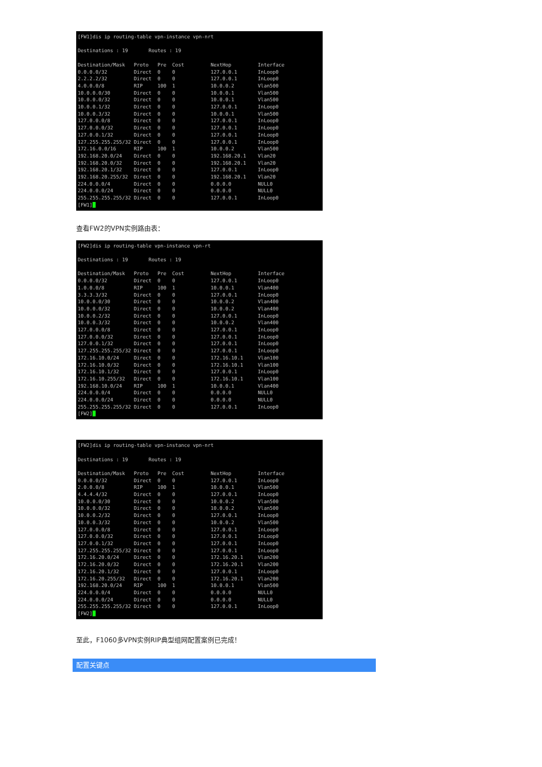[FW1]dis ip routing-table vpn-instance vpn-nrt

Destinations : 19       Routes : 19

Destination/Mask   Proto   Pre  Cost         NextHop         Interface
0.0.0.0/32         Direct  0    0            127.0.0.1       InLoop0
2.2.2.2/32         Direct  0    0            127.0.0.1       InLoop0
4.0.0.0/8          RIP     100  1            10.0.0.2        Vlan500
10.0.0.0/30        Direct  0    0            10.0.0.1        Vlan500
10.0.0.0/32        Direct  0    0            10.0.0.1        Vlan500
10.0.0.1/32        Direct  0    0            127.0.0.1       InLoop0
10.0.0.3/32        Direct  0    0            10.0.0.1        Vlan500
127.0.0.0/8        Direct  0    0            127.0.0.1       InLoop0
127.0.0.0/32       Direct  0    0            127.0.0.1       InLoop0
127.0.0.1/32       Direct  0    0            127.0.0.1       InLoop0
127.255.255.255/32 Direct  0    0            127.0.0.1       InLoop0
172.16.0.0/16      RIP     100  1            10.0.0.2        Vlan500
192.168.20.0/24    Direct  0    0            192.168.20.1    Vlan20
192.168.20.0/32    Direct  0    0            192.168.20.1    Vlan20
192.168.20.1/32    Direct  0    0            127.0.0.1       InLoop0
192.168.20.255/32  Direct  0    0            192.168.20.1    Vlan20
224.0.0.0/4        Direct  0    0            0.0.0.0         NULL0
224.0.0.0/24       Direct  0    0            0.0.0.0         NULL0
255.255.255.255/32 Direct  0    0            127.0.0.1       InLoop0
[FW1]_
查看FW2的VPN实例路由表：
[FW2]dis ip routing-table vpn-instance vpn-rt

Destinations : 19       Routes : 19

Destination/Mask   Proto   Pre  Cost         NextHop         Interface
0.0.0.0/32         Direct  0    0            127.0.0.1       InLoop0
1.0.0.0/8          RIP     100  1            10.0.0.1        Vlan400
3.3.3.3/32         Direct  0    0            127.0.0.1       InLoop0
10.0.0.0/30        Direct  0    0            10.0.0.2        Vlan400
10.0.0.0/32        Direct  0    0            10.0.0.2        Vlan400
10.0.0.2/32        Direct  0    0            127.0.0.1       InLoop0
10.0.0.3/32        Direct  0    0            10.0.0.2        Vlan400
127.0.0.0/8        Direct  0    0            127.0.0.1       InLoop0
127.0.0.0/32       Direct  0    0            127.0.0.1       InLoop0
127.0.0.1/32       Direct  0    0            127.0.0.1       InLoop0
127.255.255.255/32 Direct  0    0            127.0.0.1       InLoop0
172.16.10.0/24     Direct  0    0            172.16.10.1     Vlan100
172.16.10.0/32     Direct  0    0            172.16.10.1     Vlan100
172.16.10.1/32     Direct  0    0            127.0.0.1       InLoop0
172.16.10.255/32   Direct  0    0            172.16.10.1     Vlan100
192.168.10.0/24    RIP     100  1            10.0.0.1        Vlan400
224.0.0.0/4        Direct  0    0            0.0.0.0         NULL0
224.0.0.0/24       Direct  0    0            0.0.0.0         NULL0
255.255.255.255/32 Direct  0    0            127.0.0.1       InLoop0
[FW2]_
[FW2]dis ip routing-table vpn-instance vpn-nrt

Destinations : 19       Routes : 19

Destination/Mask   Proto   Pre  Cost         NextHop         Interface
0.0.0.0/32         Direct  0    0            127.0.0.1       InLoop0
2.0.0.0/8          RIP     100  1            10.0.0.1        Vlan500
4.4.4.4/32         Direct  0    0            127.0.0.1       InLoop0
10.0.0.0/30        Direct  0    0            10.0.0.2        Vlan500
10.0.0.0/32        Direct  0    0            10.0.0.2        Vlan500
10.0.0.2/32        Direct  0    0            127.0.0.1       InLoop0
10.0.0.3/32        Direct  0    0            10.0.0.2        Vlan500
127.0.0.0/8        Direct  0    0            127.0.0.1       InLoop0
127.0.0.0/32       Direct  0    0            127.0.0.1       InLoop0
127.0.0.1/32       Direct  0    0            127.0.0.1       InLoop0
127.255.255.255/32 Direct  0    0            127.0.0.1       InLoop0
172.16.20.0/24     Direct  0    0            172.16.20.1     Vlan200
172.16.20.0/32     Direct  0    0            172.16.20.1     Vlan200
172.16.20.1/32     Direct  0    0            127.0.0.1       InLoop0
172.16.20.255/32   Direct  0    0            172.16.20.1     Vlan200
192.168.20.0/24    RIP     100  1            10.0.0.1        Vlan500
224.0.0.0/4        Direct  0    0            0.0.0.0         NULL0
224.0.0.0/24       Direct  0    0            0.0.0.0         NULL0
255.255.255.255/32 Direct  0    0            127.0.0.1       InLoop0
[FW2]_
至此，F1060多VPN实例RIP典型组网配置案例已完成！
配置关键点